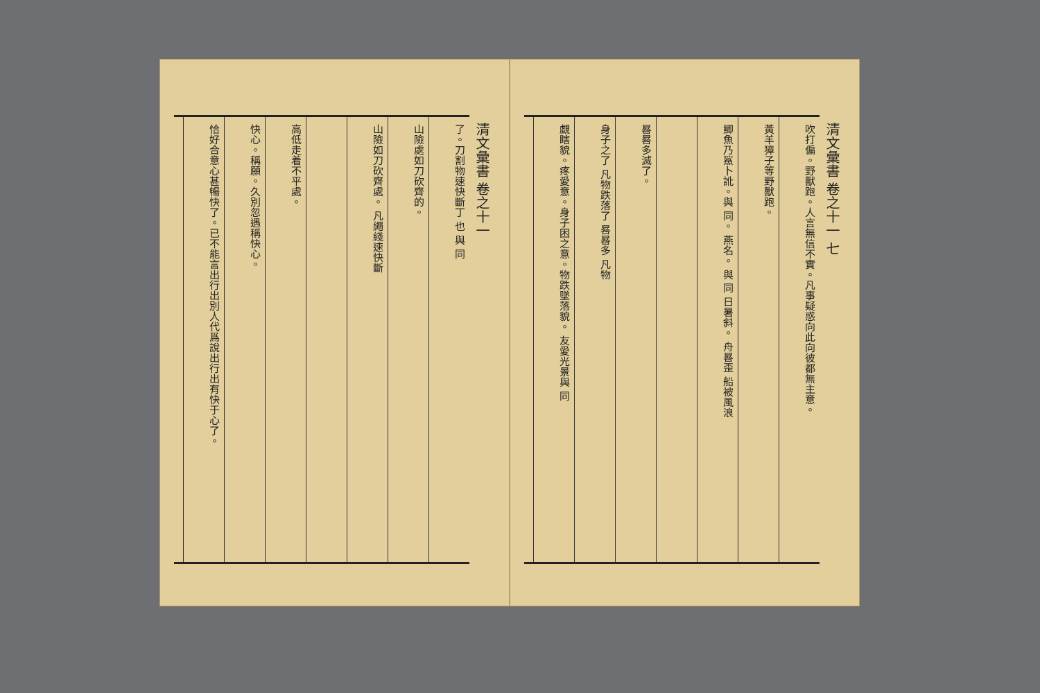清文彙書 卷之十一
了。刀割物速快斷丁 也 與 同
山險處如刀砍齊的。
山險如刀砍齊處。 凡繩綫速快斷
高低走着不平處。
快心。稱願。久別忽遇稱快心。
恰好合意心甚暢快了。已不能言出行出別人代爲說出行出有快于心了。
清文彙書 卷之十一 七
吹打偏。野獸跑。人言無信不實。凡事疑惑向此向彼都無主意。
黃羊獐子等野獸跑。
鯽魚乃鯊卜訛。與 同。 燕名。 與 同 日暑斜。 舟晷歪 船被風浪
晷晷多滅了。
身子之了 凡物跌落了 晷晷多 凡物
覷瞎貌。疼愛意。身子困之意。物跌墜落貌。 友愛光景與 同